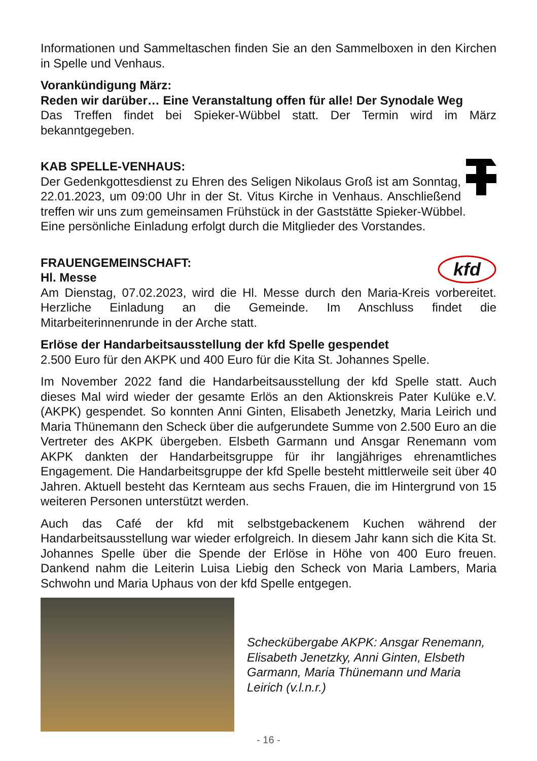Informationen und Sammeltaschen finden Sie an den Sammelboxen in den Kirchen in Spelle und Venhaus.
Vorankündigung März:
Reden wir darüber… Eine Veranstaltung offen für alle! Der Synodale Weg
Das Treffen findet bei Spieker-Wübbel statt. Der Termin wird im März bekanntgegeben.
KAB SPELLE-VENHAUS:
Der Gedenkgottesdienst zu Ehren des Seligen Nikolaus Groß ist am Sonntag, 22.01.2023, um 09:00 Uhr in der St. Vitus Kirche in Venhaus. Anschließend treffen wir uns zum gemeinsamen Frühstück in der Gaststätte Spieker-Wübbel.
Eine persönliche Einladung erfolgt durch die Mitglieder des Vorstandes.
kfd
FRAUENGEMEINSCHAFT:
Hl. Messe
Am Dienstag, 07.02.2023, wird die Hl. Messe durch den Maria-Kreis vorbereitet. Herzliche Einladung an die Gemeinde. Im Anschluss findet die Mitarbeiterinnenrunde in der Arche statt.
Erlöse der Handarbeitsausstellung der kfd Spelle gespendet
2.500 Euro für den AKPK und 400 Euro für die Kita St. Johannes Spelle.
Im November 2022 fand die Handarbeitsausstellung der kfd Spelle statt. Auch dieses Mal wird wieder der gesamte Erlös an den Aktionskreis Pater Kulüke e.V. (AKPK) gespendet. So konnten Anni Ginten, Elisabeth Jenetzky, Maria Leirich und Maria Thünemann den Scheck über die aufgerundete Summe von 2.500 Euro an die Vertreter des AKPK übergeben. Elsbeth Garmann und Ansgar Renemann vom AKPK dankten der Handarbeitsgruppe für ihr langjähriges ehrenamtliches Engagement. Die Handarbeitsgruppe der kfd Spelle besteht mittlerweile seit über 40 Jahren. Aktuell besteht das Kernteam aus sechs Frauen, die im Hintergrund von 15 weiteren Personen unterstützt werden.
Auch das Café der kfd mit selbstgebackenem Kuchen während der Handarbeitsausstellung war wieder erfolgreich. In diesem Jahr kann sich die Kita St. Johannes Spelle über die Spende der Erlöse in Höhe von 400 Euro freuen. Dankend nahm die Leiterin Luisa Liebig den Scheck von Maria Lambers, Maria Schwohn und Maria Uphaus von der kfd Spelle entgegen.
Scheckübergabe AKPK: Ansgar Renemann, Elisabeth Jenetzky, Anni Ginten, Elsbeth Garmann, Maria Thünemann und Maria Leirich (v.l.n.r.)
- 16 -